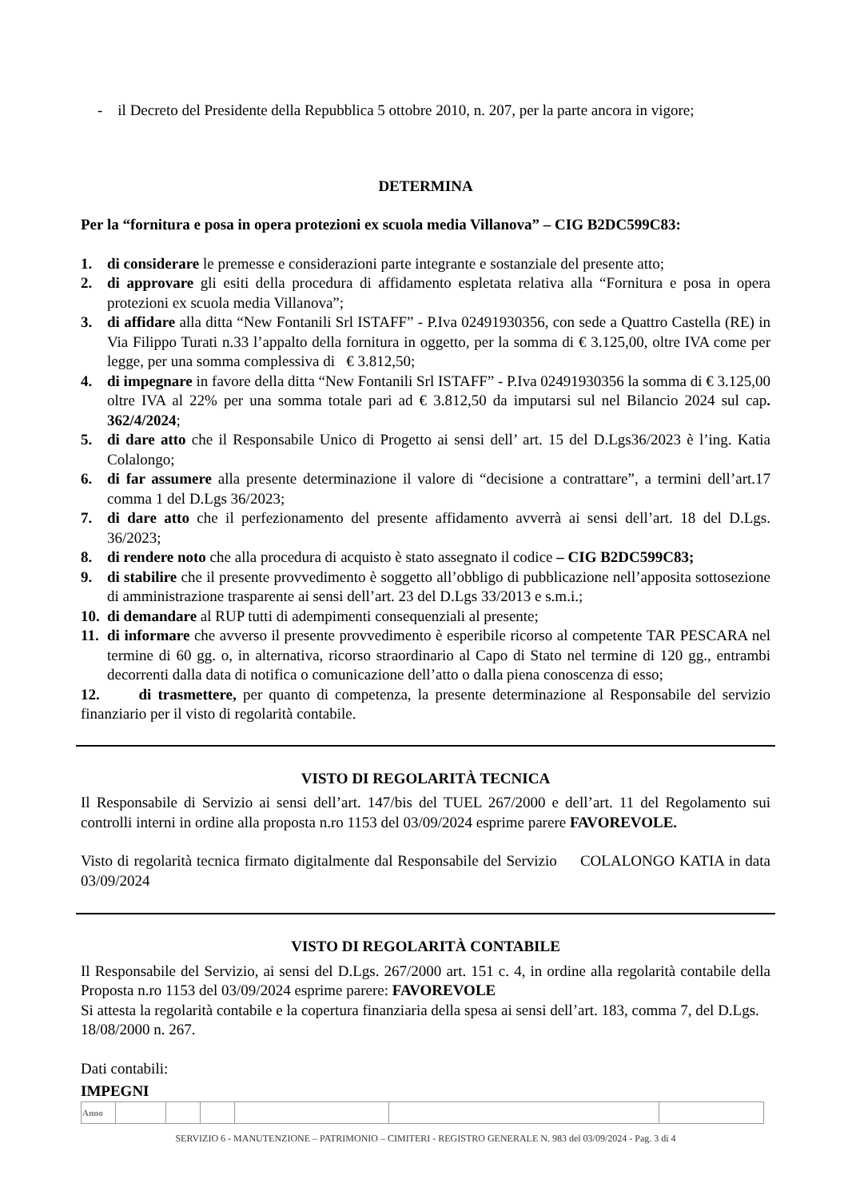- il Decreto del Presidente della Repubblica 5 ottobre 2010, n. 207, per la parte ancora in vigore;
DETERMINA
Per la “fornitura e posa in opera protezioni ex scuola media Villanova” – CIG B2DC599C83:
1. di considerare le premesse e considerazioni parte integrante e sostanziale del presente atto;
2. di approvare gli esiti della procedura di affidamento espletata relativa alla “Fornitura e posa in opera protezioni ex scuola media Villanova”;
3. di affidare alla ditta “New Fontanili Srl ISTAFF” - P.Iva 02491930356, con sede a Quattro Castella (RE) in Via Filippo Turati n.33 l’appalto della fornitura in oggetto, per la somma di € 3.125,00, oltre IVA come per legge, per una somma complessiva di € 3.812,50;
4. di impegnare in favore della ditta “New Fontanili Srl ISTAFF” - P.Iva 02491930356 la somma di € 3.125,00 oltre IVA al 22% per una somma totale pari ad € 3.812,50 da imputarsi sul nel Bilancio 2024 sul cap. 362/4/2024;
5. di dare atto che il Responsabile Unico di Progetto ai sensi dell’ art. 15 del D.Lgs36/2023 è l’ing. Katia Colalongo;
6. di far assumere alla presente determinazione il valore di “decisione a contrattare”, a termini dell’art.17 comma 1 del D.Lgs 36/2023;
7. di dare atto che il perfezionamento del presente affidamento avverrà ai sensi dell’art. 18 del D.Lgs. 36/2023;
8. di rendere noto che alla procedura di acquisto è stato assegnato il codice – CIG B2DC599C83;
9. di stabilire che il presente provvedimento è soggetto all’obbligo di pubblicazione nell’apposita sottosezione di amministrazione trasparente ai sensi dell’art. 23 del D.Lgs 33/2013 e s.m.i.;
10. di demandare al RUP tutti di adempimenti consequenziali al presente;
11. di informare che avverso il presente provvedimento è esperibile ricorso al competente TAR PESCARA nel termine di 60 gg. o, in alternativa, ricorso straordinario al Capo di Stato nel termine di 120 gg., entrambi decorrenti dalla data di notifica o comunicazione dell’atto o dalla piena conoscenza di esso;
12. di trasmettere, per quanto di competenza, la presente determinazione al Responsabile del servizio finanziario per il visto di regolarità contabile.
VISTO DI REGOLARITÀ TECNICA
Il Responsabile di Servizio ai sensi dell’art. 147/bis del TUEL 267/2000 e dell’art. 11 del Regolamento sui controlli interni in ordine alla proposta n.ro 1153 del 03/09/2024 esprime parere FAVOREVOLE.
Visto di regolarità tecnica firmato digitalmente dal Responsabile del Servizio COLALONGO KATIA in data 03/09/2024
VISTO DI REGOLARITÀ CONTABILE
Il Responsabile del Servizio, ai sensi del D.Lgs. 267/2000 art. 151 c. 4, in ordine alla regolarità contabile della Proposta n.ro 1153 del 03/09/2024 esprime parere: FAVOREVOLE
Si attesta la regolarità contabile e la copertura finanziaria della spesa ai sensi dell’art. 183, comma 7, del D.Lgs. 18/08/2000 n. 267.
Dati contabili:
IMPEGNI
| Anno | | | | | | |
SERVIZIO 6 - MANUTENZIONE – PATRIMONIO – CIMITERI - REGISTRO GENERALE N. 983 del 03/09/2024 - Pag. 3 di 4